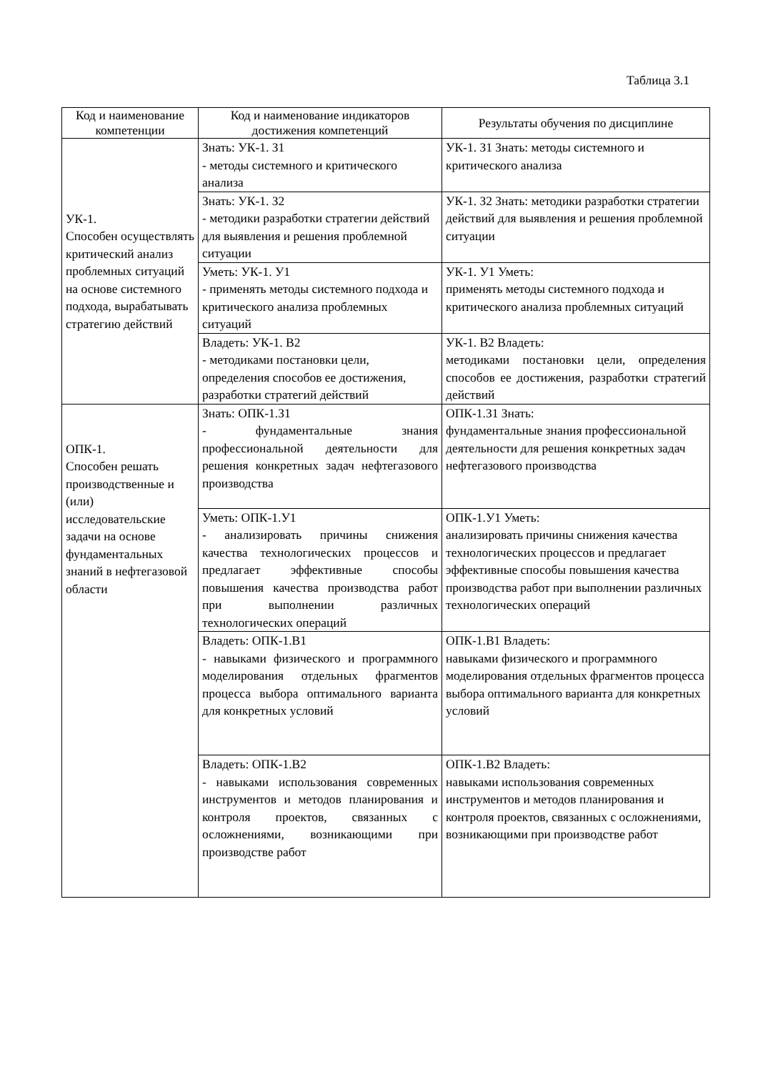Таблица 3.1
| Код и наименование компетенции | Код и наименование индикаторов достижения компетенций | Результаты обучения по дисциплине |
| --- | --- | --- |
| УК-1. Способен осуществлять критический анализ проблемных ситуаций на основе системного подхода, вырабатывать стратегию действий | Знать: УК-1. З1 - методы системного и критического анализа | УК-1. З1 Знать: методы системного и критического анализа |
| | Знать: УК-1. З2 - методики разработки стратегии действий для выявления и решения проблемной ситуации | УК-1. З2 Знать: методики разработки стратегии действий для выявления и решения проблемной ситуации |
| | Уметь: УК-1. У1 - применять методы системного подхода и критического анализа проблемных ситуаций | УК-1. У1 Уметь: применять методы системного подхода и критического анализа проблемных ситуаций |
| | Владеть: УК-1. В2 - методиками постановки цели, определения способов ее достижения, разработки стратегий действий | УК-1. В2 Владеть: методиками постановки цели, определения способов ее достижения, разработки стратегий действий |
| ОПК-1. Способен решать производственные и (или) исследовательские задачи на основе фундаментальных знаний в нефтегазовой области | Знать: ОПК-1.З1 - фундаментальные знания профессиональной деятельности для решения конкретных задач нефтегазового производства | ОПК-1.З1 Знать: фундаментальные знания профессиональной деятельности для решения конкретных задач нефтегазового производства |
| | Уметь: ОПК-1.У1 - анализировать причины снижения качества технологических процессов и предлагает эффективные способы повышения качества производства работ при выполнении различных технологических операций | ОПК-1.У1 Уметь: анализировать причины снижения качества технологических процессов и предлагает эффективные способы повышения качества производства работ при выполнении различных технологических операций |
| | Владеть: ОПК-1.В1 - навыками физического и программного моделирования отдельных фрагментов процесса выбора оптимального варианта для конкретных условий | ОПК-1.В1 Владеть: навыками физического и программного моделирования отдельных фрагментов процесса выбора оптимального варианта для конкретных условий |
| | Владеть: ОПК-1.В2 - навыками использования современных инструментов и методов планирования и контроля проектов, связанных с осложнениями, возникающими при производстве работ | ОПК-1.В2 Владеть: навыками использования современных инструментов и методов планирования и контроля проектов, связанных с осложнениями, возникающими при производстве работ |